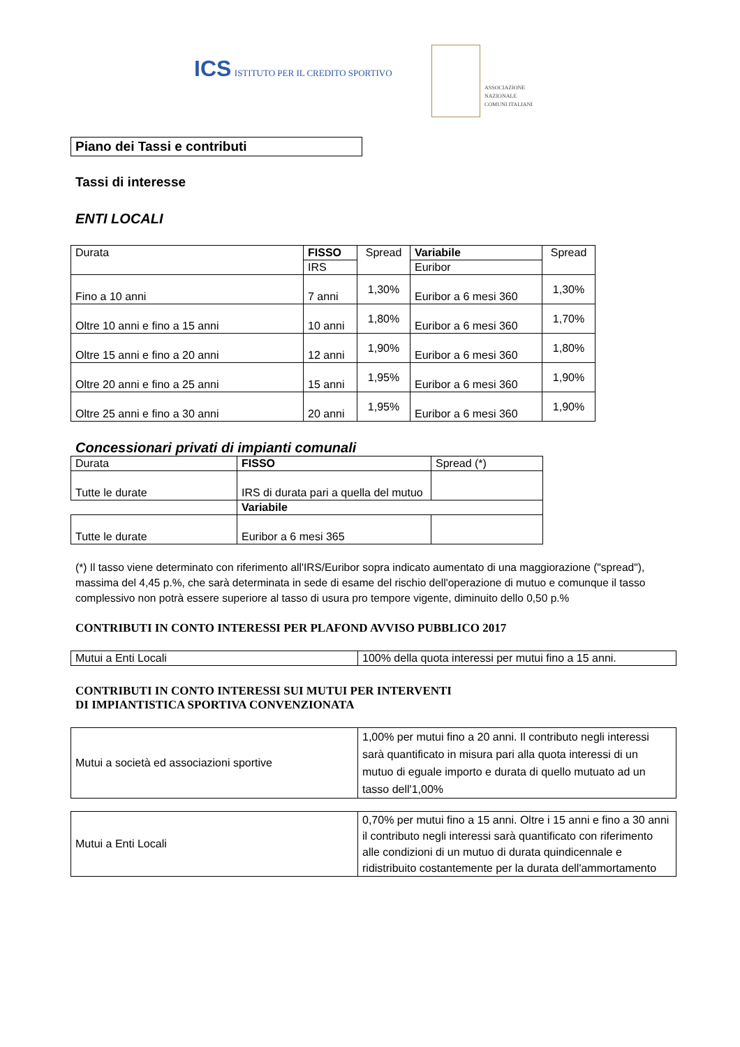ICS ISTITUTO PER IL CREDITO SPORTIVO
ASSOCIAZIONE NAZIONALE COMUNI ITALIANI
Piano dei Tassi e contributi
Tassi di interesse
ENTI LOCALI
| Durata | FISSO | Spread | Variabile | Spread |
| --- | --- | --- | --- | --- |
| | IRS | | Euribor | |
| Fino a 10 anni | 7 anni | 1,30% | Euribor a 6 mesi 360 | 1,30% |
| Oltre 10 anni e fino a 15 anni | 10 anni | 1,80% | Euribor a 6 mesi 360 | 1,70% |
| Oltre 15 anni e fino a 20 anni | 12 anni | 1,90% | Euribor a 6 mesi 360 | 1,80% |
| Oltre 20 anni e fino a 25 anni | 15 anni | 1,95% | Euribor a 6 mesi 360 | 1,90% |
| Oltre 25 anni e fino a 30 anni | 20 anni | 1,95% | Euribor a 6 mesi 360 | 1,90% |
Concessionari privati di impianti comunali
| Durata | FISSO | Spread (*) |
| Tutte le durate | IRS di durata pari a quella del mutuo | |
| | Variabile | |
| Tutte le durate | Euribor a 6 mesi 365 | |
(*) Il tasso viene determinato con riferimento all'IRS/Euribor sopra indicato aumentato di una maggiorazione ("spread"), massima del 4,45 p.%, che sarà determinata in sede di esame del rischio dell'operazione di mutuo e comunque il tasso complessivo non potrà essere superiore al tasso di usura pro tempore vigente, diminuito dello 0,50 p.%
CONTRIBUTI IN CONTO INTERESSI PER PLAFOND AVVISO PUBBLICO 2017
| Mutui a Enti Locali | 100% della quota interessi per mutui fino a 15 anni. |
CONTRIBUTI IN CONTO INTERESSI SUI MUTUI PER INTERVENTI
DI IMPIANTISTICA SPORTIVA CONVENZIONATA
| Mutui a società ed associazioni sportive | 1,00% per mutui fino a 20 anni. Il contributo negli interessi sarà quantificato in misura pari alla quota interessi di un mutuo di eguale importo e durata di quello mutuato ad un tasso dell'1,00% |
| Mutui a Enti Locali | 0,70% per mutui fino a 15 anni. Oltre i 15 anni e fino a 30 anni il contributo negli interessi sarà quantificato con riferimento alle condizioni di un mutuo di durata quindicennale e ridistribuito costantemente per la durata dell'ammortamento |